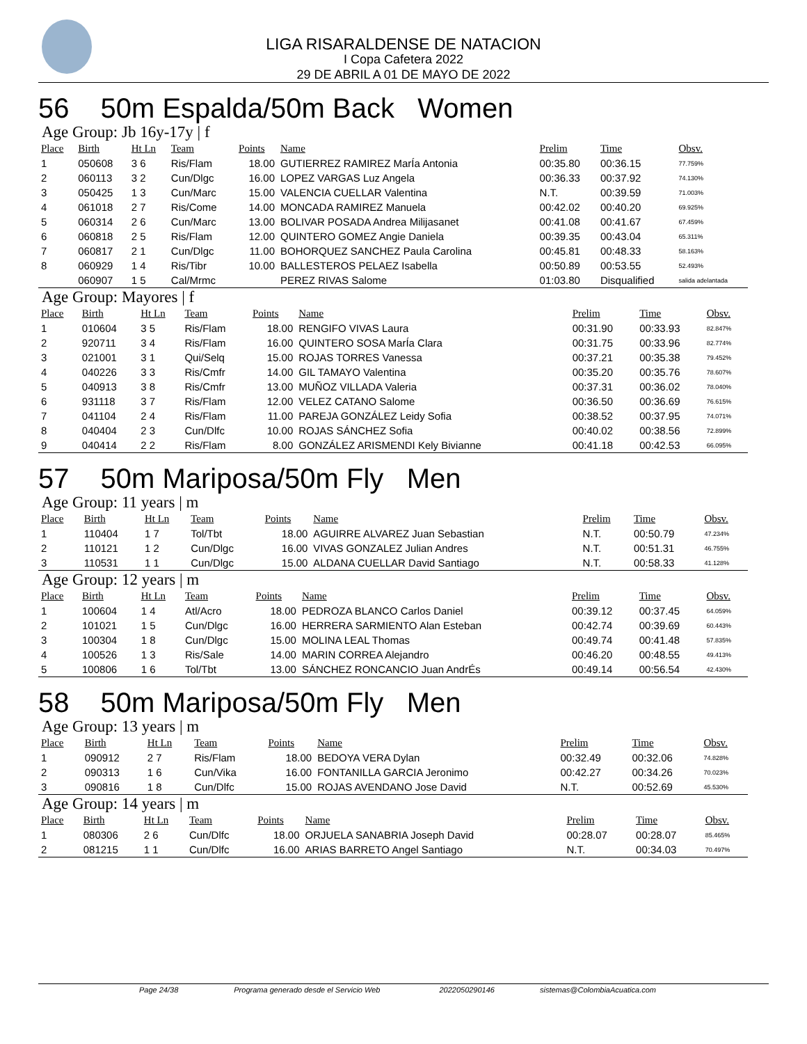LIGA RISARALDENSE DE NATACION
I Copa Cafetera 2022
29 DE ABRIL A 01 DE MAYO DE 2022
56 50m Espalda/50m Back Women
Age Group: Jb 16y-17y | f
| Place | Birth | Ht Ln | Team | Points | Name | Prelim | Time | Obsv. |
| --- | --- | --- | --- | --- | --- | --- | --- | --- |
| 1 | 050608 | 3 6 | Ris/Flam | 18.00 | GUTIERREZ RAMIREZ MarÍa Antonia | 00:35.80 | 00:36.15 | 77.759% |
| 2 | 060113 | 3 2 | Cun/Dlgc | 16.00 | LOPEZ VARGAS Luz Angela | 00:36.33 | 00:37.92 | 74.130% |
| 3 | 050425 | 1 3 | Cun/Marc | 15.00 | VALENCIA CUELLAR Valentina | N.T. | 00:39.59 | 71.003% |
| 4 | 061018 | 2 7 | Ris/Come | 14.00 | MONCADA RAMIREZ Manuela | 00:42.02 | 00:40.20 | 69.925% |
| 5 | 060314 | 2 6 | Cun/Marc | 13.00 | BOLIVAR POSADA Andrea Milijasanet | 00:41.08 | 00:41.67 | 67.459% |
| 6 | 060818 | 2 5 | Ris/Flam | 12.00 | QUINTERO GOMEZ Angie Daniela | 00:39.35 | 00:43.04 | 65.311% |
| 7 | 060817 | 2 1 | Cun/Dlgc | 11.00 | BOHORQUEZ SANCHEZ Paula Carolina | 00:45.81 | 00:48.33 | 58.163% |
| 8 | 060929 | 1 4 | Ris/Tibr | 10.00 | BALLESTEROS PELAEZ Isabella | 00:50.89 | 00:53.55 | 52.493% |
| | 060907 | 1 5 | Cal/Mrmc | | PEREZ RIVAS Salome | 01:03.80 | Disqualified | salida adelantada |
Age Group: Mayores | f
| Place | Birth | Ht Ln | Team | Points | Name | Prelim | Time | Obsv. |
| --- | --- | --- | --- | --- | --- | --- | --- | --- |
| 1 | 010604 | 3 5 | Ris/Flam | 18.00 | RENGIFO VIVAS Laura | 00:31.90 | 00:33.93 | 82.847% |
| 2 | 920711 | 3 4 | Ris/Flam | 16.00 | QUINTERO SOSA MarÍa Clara | 00:31.75 | 00:33.96 | 82.774% |
| 3 | 021001 | 3 1 | Qui/Selq | 15.00 | ROJAS TORRES Vanessa | 00:37.21 | 00:35.38 | 79.452% |
| 4 | 040226 | 3 3 | Ris/Cmfr | 14.00 | GIL TAMAYO Valentina | 00:35.20 | 00:35.76 | 78.607% |
| 5 | 040913 | 3 8 | Ris/Cmfr | 13.00 | MUÑOZ VILLADA Valeria | 00:37.31 | 00:36.02 | 78.040% |
| 6 | 931118 | 3 7 | Ris/Flam | 12.00 | VELEZ CATANO Salome | 00:36.50 | 00:36.69 | 76.615% |
| 7 | 041104 | 2 4 | Ris/Flam | 11.00 | PAREJA GONZÁLEZ Leidy Sofia | 00:38.52 | 00:37.95 | 74.071% |
| 8 | 040404 | 2 3 | Cun/Dlfc | 10.00 | ROJAS SÁNCHEZ Sofia | 00:40.02 | 00:38.56 | 72.899% |
| 9 | 040414 | 2 2 | Ris/Flam | 8.00 | GONZÁLEZ ARISMENDI Kely Bivianne | 00:41.18 | 00:42.53 | 66.095% |
57 50m Mariposa/50m Fly Men
Age Group: 11 years | m
| Place | Birth | Ht Ln | Team | Points | Name | Prelim | Time | Obsv. |
| --- | --- | --- | --- | --- | --- | --- | --- | --- |
| 1 | 110404 | 1 7 | Tol/Tbt | 18.00 | AGUIRRE ALVAREZ Juan Sebastian | N.T. | 00:50.79 | 47.234% |
| 2 | 110121 | 1 2 | Cun/Dlgc | 16.00 | VIVAS GONZALEZ Julian Andres | N.T. | 00:51.31 | 46.755% |
| 3 | 110531 | 1 1 | Cun/Dlgc | 15.00 | ALDANA CUELLAR David Santiago | N.T. | 00:58.33 | 41.128% |
Age Group: 12 years | m
| Place | Birth | Ht Ln | Team | Points | Name | Prelim | Time | Obsv. |
| --- | --- | --- | --- | --- | --- | --- | --- | --- |
| 1 | 100604 | 1 4 | Atl/Acro | 18.00 | PEDROZA BLANCO Carlos Daniel | 00:39.12 | 00:37.45 | 64.059% |
| 2 | 101021 | 1 5 | Cun/Dlgc | 16.00 | HERRERA SARMIENTO Alan Esteban | 00:42.74 | 00:39.69 | 60.443% |
| 3 | 100304 | 1 8 | Cun/Dlgc | 15.00 | MOLINA LEAL Thomas | 00:49.74 | 00:41.48 | 57.835% |
| 4 | 100526 | 1 3 | Ris/Sale | 14.00 | MARIN CORREA Alejandro | 00:46.20 | 00:48.55 | 49.413% |
| 5 | 100806 | 1 6 | Tol/Tbt | 13.00 | SÁNCHEZ RONCANCIO Juan AndrÉs | 00:49.14 | 00:56.54 | 42.430% |
58 50m Mariposa/50m Fly Men
Age Group: 13 years | m
| Place | Birth | Ht Ln | Team | Points | Name | Prelim | Time | Obsv. |
| --- | --- | --- | --- | --- | --- | --- | --- | --- |
| 1 | 090912 | 2 7 | Ris/Flam | 18.00 | BEDOYA VERA Dylan | 00:32.49 | 00:32.06 | 74.828% |
| 2 | 090313 | 1 6 | Cun/Vika | 16.00 | FONTANILLA GARCIA Jeronimo | 00:42.27 | 00:34.26 | 70.023% |
| 3 | 090816 | 1 8 | Cun/Dlfc | 15.00 | ROJAS AVENDANO Jose David | N.T. | 00:52.69 | 45.530% |
Age Group: 14 years | m
| Place | Birth | Ht Ln | Team | Points | Name | Prelim | Time | Obsv. |
| --- | --- | --- | --- | --- | --- | --- | --- | --- |
| 1 | 080306 | 2 6 | Cun/Dlfc | 18.00 | ORJUELA SANABRIA Joseph David | 00:28.07 | 00:28.07 | 85.465% |
| 2 | 081215 | 1 1 | Cun/Dlfc | 16.00 | ARIAS BARRETO Angel Santiago | N.T. | 00:34.03 | 70.497% |
Page 24/38 Programa generado desde el Servicio Web 2022050290146 sistemas@ColombiaAcuatica.com